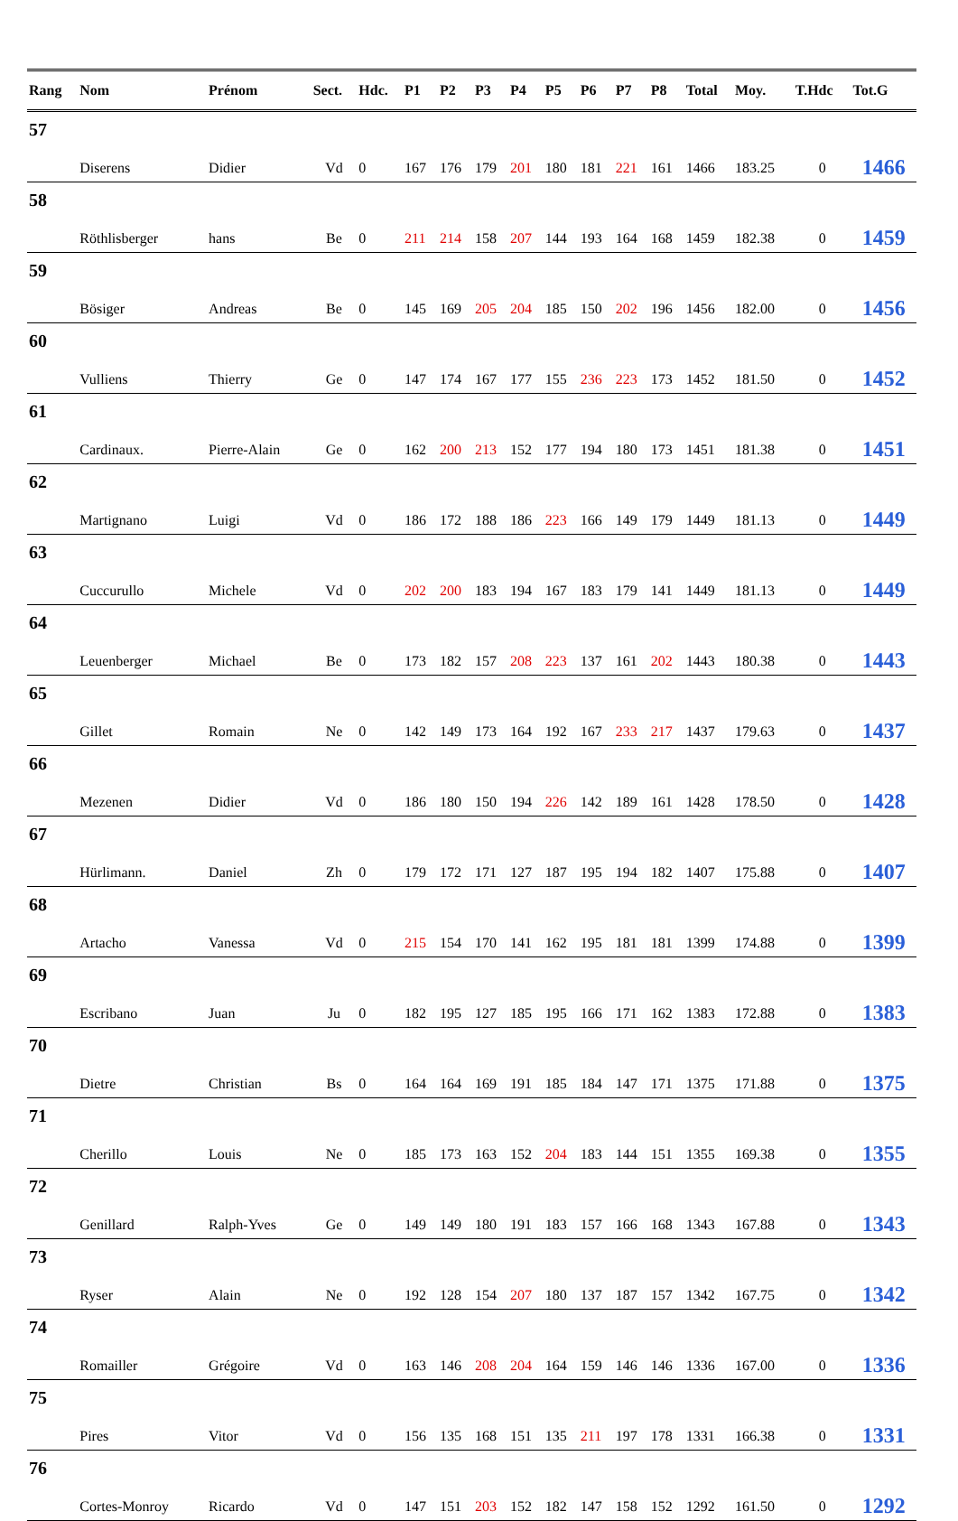| Rang | Nom | Prénom | Sect. | Hdc. | P1 | P2 | P3 | P4 | P5 | P6 | P7 | P8 | Total | Moy. | T.Hdc | Tot.G |
| --- | --- | --- | --- | --- | --- | --- | --- | --- | --- | --- | --- | --- | --- | --- | --- | --- |
| 57 | Diserens | Didier | Vd | 0 | 167 | 176 | 179 | 201 | 180 | 181 | 221 | 161 | 1466 | 183.25 | 0 | 1466 |
| 58 | Röthlisberger | hans | Be | 0 | 211 | 214 | 158 | 207 | 144 | 193 | 164 | 168 | 1459 | 182.38 | 0 | 1459 |
| 59 | Bösiger | Andreas | Be | 0 | 145 | 169 | 205 | 204 | 185 | 150 | 202 | 196 | 1456 | 182.00 | 0 | 1456 |
| 60 | Vulliens | Thierry | Ge | 0 | 147 | 174 | 167 | 177 | 155 | 236 | 223 | 173 | 1452 | 181.50 | 0 | 1452 |
| 61 | Cardinaux. | Pierre-Alain | Ge | 0 | 162 | 200 | 213 | 152 | 177 | 194 | 180 | 173 | 1451 | 181.38 | 0 | 1451 |
| 62 | Martignano | Luigi | Vd | 0 | 186 | 172 | 188 | 186 | 223 | 166 | 149 | 179 | 1449 | 181.13 | 0 | 1449 |
| 63 | Cuccurullo | Michele | Vd | 0 | 202 | 200 | 183 | 194 | 167 | 183 | 179 | 141 | 1449 | 181.13 | 0 | 1449 |
| 64 | Leuenberger | Michael | Be | 0 | 173 | 182 | 157 | 208 | 223 | 137 | 161 | 202 | 1443 | 180.38 | 0 | 1443 |
| 65 | Gillet | Romain | Ne | 0 | 142 | 149 | 173 | 164 | 192 | 167 | 233 | 217 | 1437 | 179.63 | 0 | 1437 |
| 66 | Mezenen | Didier | Vd | 0 | 186 | 180 | 150 | 194 | 226 | 142 | 189 | 161 | 1428 | 178.50 | 0 | 1428 |
| 67 | Hürlimann. | Daniel | Zh | 0 | 179 | 172 | 171 | 127 | 187 | 195 | 194 | 182 | 1407 | 175.88 | 0 | 1407 |
| 68 | Artacho | Vanessa | Vd | 0 | 215 | 154 | 170 | 141 | 162 | 195 | 181 | 181 | 1399 | 174.88 | 0 | 1399 |
| 69 | Escribano | Juan | Ju | 0 | 182 | 195 | 127 | 185 | 195 | 166 | 171 | 162 | 1383 | 172.88 | 0 | 1383 |
| 70 | Dietre | Christian | Bs | 0 | 164 | 164 | 169 | 191 | 185 | 184 | 147 | 171 | 1375 | 171.88 | 0 | 1375 |
| 71 | Cherillo | Louis | Ne | 0 | 185 | 173 | 163 | 152 | 204 | 183 | 144 | 151 | 1355 | 169.38 | 0 | 1355 |
| 72 | Genillard | Ralph-Yves | Ge | 0 | 149 | 149 | 180 | 191 | 183 | 157 | 166 | 168 | 1343 | 167.88 | 0 | 1343 |
| 73 | Ryser | Alain | Ne | 0 | 192 | 128 | 154 | 207 | 180 | 137 | 187 | 157 | 1342 | 167.75 | 0 | 1342 |
| 74 | Romailler | Grégoire | Vd | 0 | 163 | 146 | 208 | 204 | 164 | 159 | 146 | 146 | 1336 | 167.00 | 0 | 1336 |
| 75 | Pires | Vitor | Vd | 0 | 156 | 135 | 168 | 151 | 135 | 211 | 197 | 178 | 1331 | 166.38 | 0 | 1331 |
| 76 | Cortes-Monroy | Ricardo | Vd | 0 | 147 | 151 | 203 | 152 | 182 | 147 | 158 | 152 | 1292 | 161.50 | 0 | 1292 |